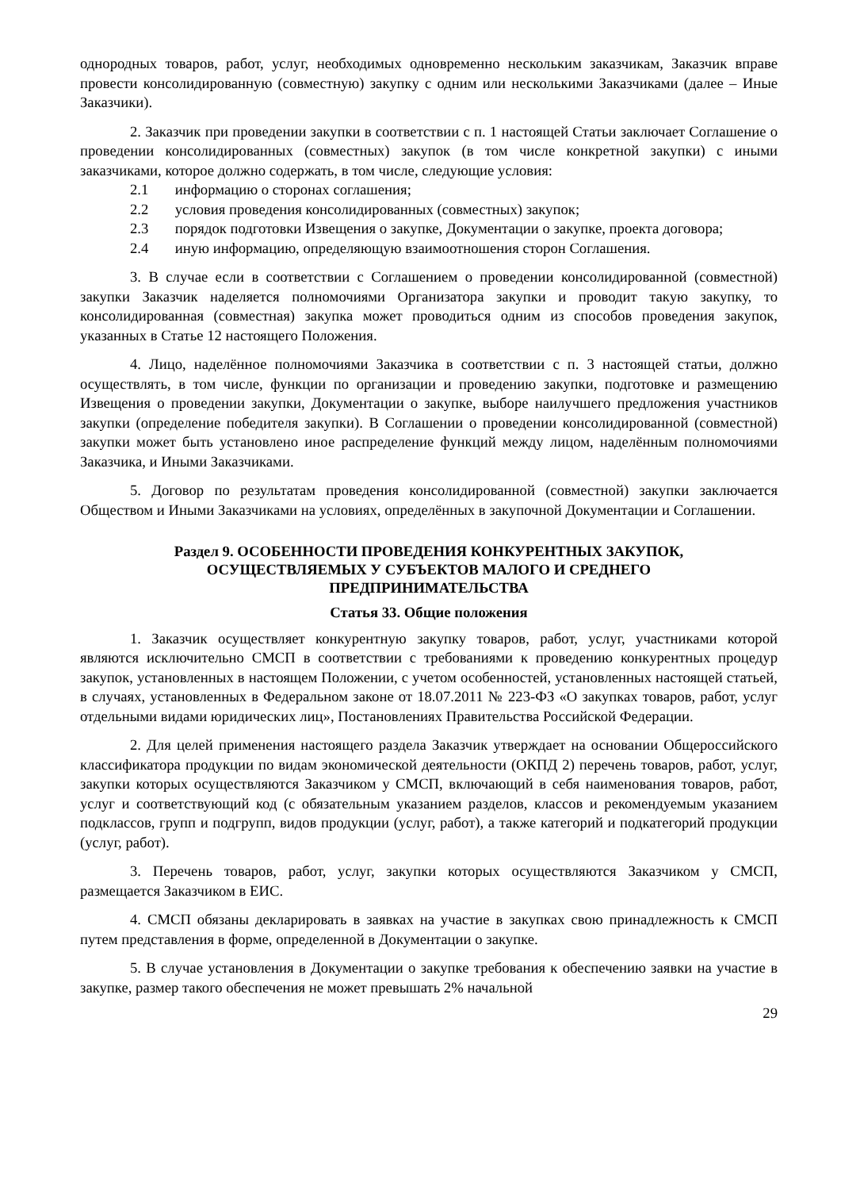однородных товаров, работ, услуг, необходимых одновременно нескольким заказчикам, Заказчик вправе провести консолидированную (совместную) закупку с одним или несколькими Заказчиками (далее – Иные Заказчики).
2. Заказчик при проведении закупки в соответствии с п. 1 настоящей Статьи заключает Соглашение о проведении консолидированных (совместных) закупок (в том числе конкретной закупки) с иными заказчиками, которое должно содержать, в том числе, следующие условия:
2.1 информацию о сторонах соглашения;
2.2 условия проведения консолидированных (совместных) закупок;
2.3 порядок подготовки Извещения о закупке, Документации о закупке, проекта договора;
2.4 иную информацию, определяющую взаимоотношения сторон Соглашения.
3. В случае если в соответствии с Соглашением о проведении консолидированной (совместной) закупки Заказчик наделяется полномочиями Организатора закупки и проводит такую закупку, то консолидированная (совместная) закупка может проводиться одним из способов проведения закупок, указанных в Статье 12 настоящего Положения.
4. Лицо, наделённое полномочиями Заказчика в соответствии с п. 3 настоящей статьи, должно осуществлять, в том числе, функции по организации и проведению закупки, подготовке и размещению Извещения о проведении закупки, Документации о закупке, выборе наилучшего предложения участников закупки (определение победителя закупки). В Соглашении о проведении консолидированной (совместной) закупки может быть установлено иное распределение функций между лицом, наделённым полномочиями Заказчика, и Иными Заказчиками.
5. Договор по результатам проведения консолидированной (совместной) закупки заключается Обществом и Иными Заказчиками на условиях, определённых в закупочной Документации и Соглашении.
Раздел 9. ОСОБЕННОСТИ ПРОВЕДЕНИЯ КОНКУРЕНТНЫХ ЗАКУПОК,
ОСУЩЕСТВЛЯЕМЫХ У СУБЪЕКТОВ МАЛОГО И СРЕДНЕГО
ПРЕДПРИНИМАТЕЛЬСТВА
Статья 33. Общие положения
1. Заказчик осуществляет конкурентную закупку товаров, работ, услуг, участниками которой являются исключительно СМСП в соответствии с требованиями к проведению конкурентных процедур закупок, установленных в настоящем Положении, с учетом особенностей, установленных настоящей статьей, в случаях, установленных в Федеральном законе от 18.07.2011 № 223-ФЗ «О закупках товаров, работ, услуг отдельными видами юридических лиц», Постановлениях Правительства Российской Федерации.
2. Для целей применения настоящего раздела Заказчик утверждает на основании Общероссийского классификатора продукции по видам экономической деятельности (ОКПД 2) перечень товаров, работ, услуг, закупки которых осуществляются Заказчиком у СМСП, включающий в себя наименования товаров, работ, услуг и соответствующий код (с обязательным указанием разделов, классов и рекомендуемым указанием подклассов, групп и подгрупп, видов продукции (услуг, работ), а также категорий и подкатегорий продукции (услуг, работ).
3. Перечень товаров, работ, услуг, закупки которых осуществляются Заказчиком у СМСП, размещается Заказчиком в ЕИС.
4. СМСП обязаны декларировать в заявках на участие в закупках свою принадлежность к СМСП путем представления в форме, определенной в Документации о закупке.
5. В случае установления в Документации о закупке требования к обеспечению заявки на участие в закупке, размер такого обеспечения не может превышать 2% начальной
29